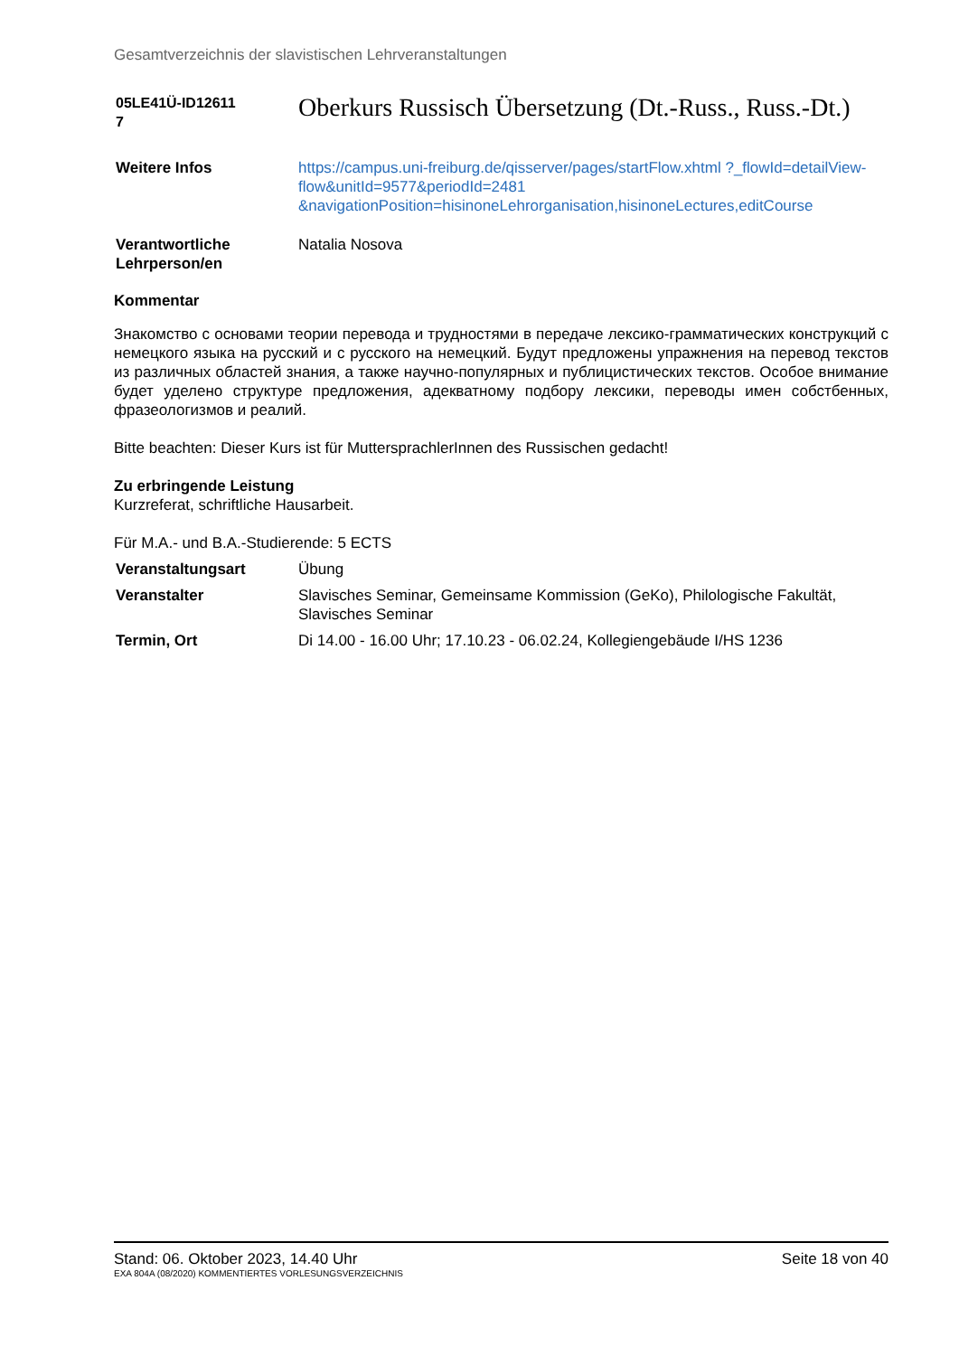Gesamtverzeichnis der slavistischen Lehrveranstaltungen
| 05LE41Ü-ID12611 7 | Oberkurs Russisch Übersetzung (Dt.-Russ., Russ.-Dt.) |
| Weitere Infos | https://campus.uni-freiburg.de/qisserver/pages/startFlow.xhtml ?_flowId=detailView-flow&unitId=9577&periodId=2481 &navigationPosition=hisinoneLehrorganisation,hisinoneLectures,editCourse |
| Verantwortliche Lehrperson/en | Natalia Nosova |
Kommentar
Знакомство с основами теории перевода и трудностями в передаче лексико-грамматических конструкций с немецкого языка на русский и с русского на немецкий. Будут предложены упражнения на перевод текстов из различных областей знания, а также научно-популярных и публицистических текстов. Особое внимание будет уделено структуре предложения, адекватному подбору лексики, переводы имен собстбенных, фразеологизмов и реалий.
Bitte beachten: Dieser Kurs ist für MuttersprachlerInnen des Russischen gedacht!
Zu erbringende Leistung
Kurzreferat, schriftliche Hausarbeit.
Für M.A.- und B.A.-Studierende: 5 ECTS
| Veranstaltungsart | Übung |
| Veranstalter | Slavisches Seminar, Gemeinsame Kommission (GeKo), Philologische Fakultät, Slavisches Seminar |
| Termin, Ort | Di 14.00 - 16.00 Uhr; 17.10.23 - 06.02.24, Kollegiengebäude I/HS 1236 |
Stand: 06. Oktober 2023, 14.40 Uhr Seite 18 von 40
EXA 804A (08/2020) KOMMENTIERTES VORLESUNGSVERZEICHNIS